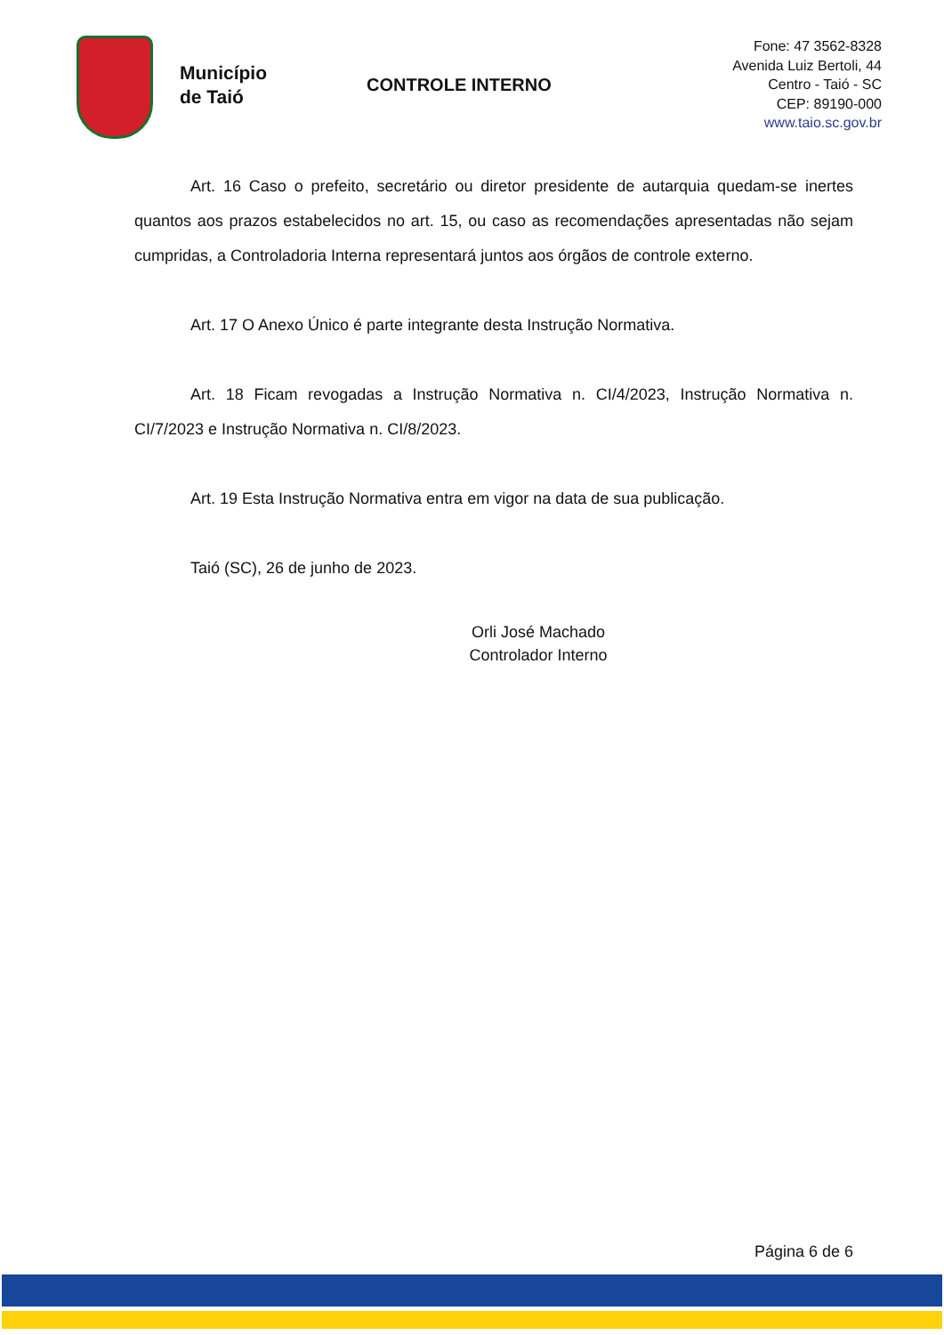Município
de Taió
CONTROLE INTERNO
Fone: 47 3562-8328
Avenida Luiz Bertoli, 44
Centro - Taió - SC
CEP: 89190-000
www.taio.sc.gov.br
Art. 16 Caso o prefeito, secretário ou diretor presidente de autarquia quedam-se inertes quantos aos prazos estabelecidos no art. 15, ou caso as recomendações apresentadas não sejam cumpridas, a Controladoria Interna representará juntos aos órgãos de controle externo.
Art. 17 O Anexo Único é parte integrante desta Instrução Normativa.
Art. 18 Ficam revogadas a Instrução Normativa n. CI/4/2023, Instrução Normativa n. CI/7/2023 e Instrução Normativa n. CI/8/2023.
Art. 19 Esta Instrução Normativa entra em vigor na data de sua publicação.
Taió (SC), 26 de junho de 2023.
Orli José Machado
Controlador Interno
Página 6 de 6